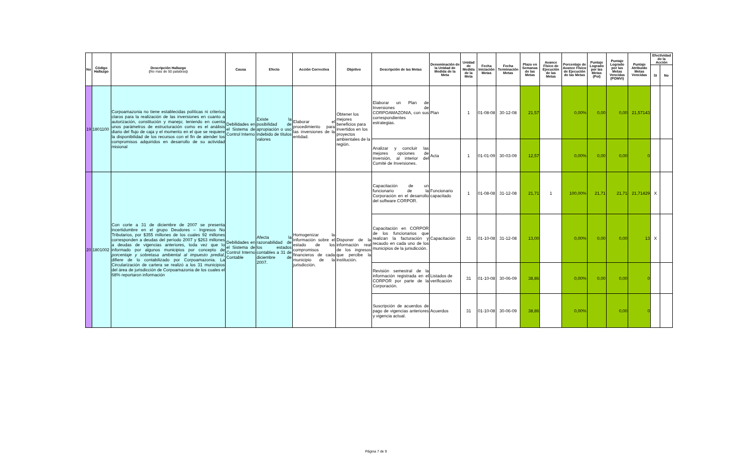| No | Código Hallazgo | Descripción Hallazgo ( No mas de 50 palabras ) | Causa | Efecto | Acción Correctiva | Objetivo | Descripción de las Metas | Denominación de la Unidad de Medida de la Meta | Unidad de Medida de la Meta | Fecha Iniciación Metas | Fecha Terminación Metas | Plazo en Semanas de las Metas | Avance Físico de Ejecución de las Metas | Porcentaje de Avance Físico de Ejecución de las Metas | Puntaje Logrado por las Metas (Poi) | Puntaje Logrado por las Metas Vencidas (POMVi) | Puntaje Atribuido Metas Vencidas | Efectividad de la Acción | |
| --- | --- | --- | --- | --- | --- | --- | --- | --- | --- | --- | --- | --- | --- | --- | --- | --- | --- | --- | --- |
| | | | | | | | | | | | | | | | | | | Si | No |
| 19 | 1801100 | Corpoamazonia no tiene establecidas políticas ni criterios claros para la realización de las inversiones en cuanto a autorización, constitución y manejo; teniendo en cuenta unos parámetros de estructuración como es el análisis diario del flujo de caja y el momento en el que se requiere la disponibilidad de los recursos con el fin de atender los compromisos adquiridos en desarrollo de su actividad misional | Debilidades en el Sistema de Control Interno | Existe la posibilidad de apropiación o uso indebido de títulos valores | Elaborar el procedimiento para las inversiones de la entidad. | Obtener los mejores beneficios para invertidos en los proyectos ambientales de la región. | Elaborar un Plan de Inversiones de CORPOAMAZONIA, con sus correspondientes estrategias. | Plan | 1 | 01-08-08 | 30-12-08 | 21,57 | | 0,00% | 0,00 | 0,00 | 21,57143 | | |
| | | | | | | | Analizar y concluir las mejores opciones de inversión, al interior del Comité de Inversiones. | Acta | 1 | 01-01-09 | 30-03-09 | 12,57 | | 0,00% | 0,00 | 0,00 | 0 | | |
| 20 | 1801002 | Con corte a 31 de diciembre de 2007 se presenta incertidumbre en el grupo Deudores – Ingresos No Tributarios, por $355 millones de los cuales 92 millones corresponden a deudas del período 2007 y $263 millones a deudas de vigencias anteriores, toda vez que lo informado por algunos municipios por concepto de porcentaje y sobretasa ambiental al impuesto predial , difiere de lo contabilizado por Corpoamazonia. La Circularización de cartera se realizó a los 31 municipios del área de jurisdicción de Corpoamazonia de los cuales el 68% reportaron información | Debilidades en el Sistema de Control Interno Contable | Afecta la razonabilidad de los estados contables a 31 de diciembre de 2007. | Homogenizar la información sobre el estado de los compromisos financieros de cada municipio de la jurisdicción. | Disponer de la información real de los ingresos que percibe la institución. | Capacitación de un funcionario de la Corporación en el desarrollo del software CORPOR. | Funcionario capacitado | 1 | 01-08-08 | 31-12-08 | 21,71 | 1 | 100,00% | 21,71 | 21,71 | 21,71429 | X | |
| | | | | | | | Capacitación en CORPOR de los funcionarios que realizan la facturación y recaudo en cada uno de los municipios de la jurisdicción. | Capacitación | 31 | 01-10-08 | 31-12-08 | 13,00 | | 0,00% | 0,00 | 0,00 | 13 | X | |
| | | | | | | | Revisión semestral de la información registrada en el CORPOR por parte de la Corporación. | Listados de verificación | 31 | 01-10-08 | 30-06-09 | 38,86 | | 0,00% | 0,00 | 0,00 | 0 | | |
| | | | | | | | Suscripción de acuerdos de pago de vigencias anteriores y vigencia actual. | Acuerdos | 31 | 01-10-08 | 30-06-09 | 38,86 | | 0,00% | | 0,00 | 0 | | |
Página 7 de 9